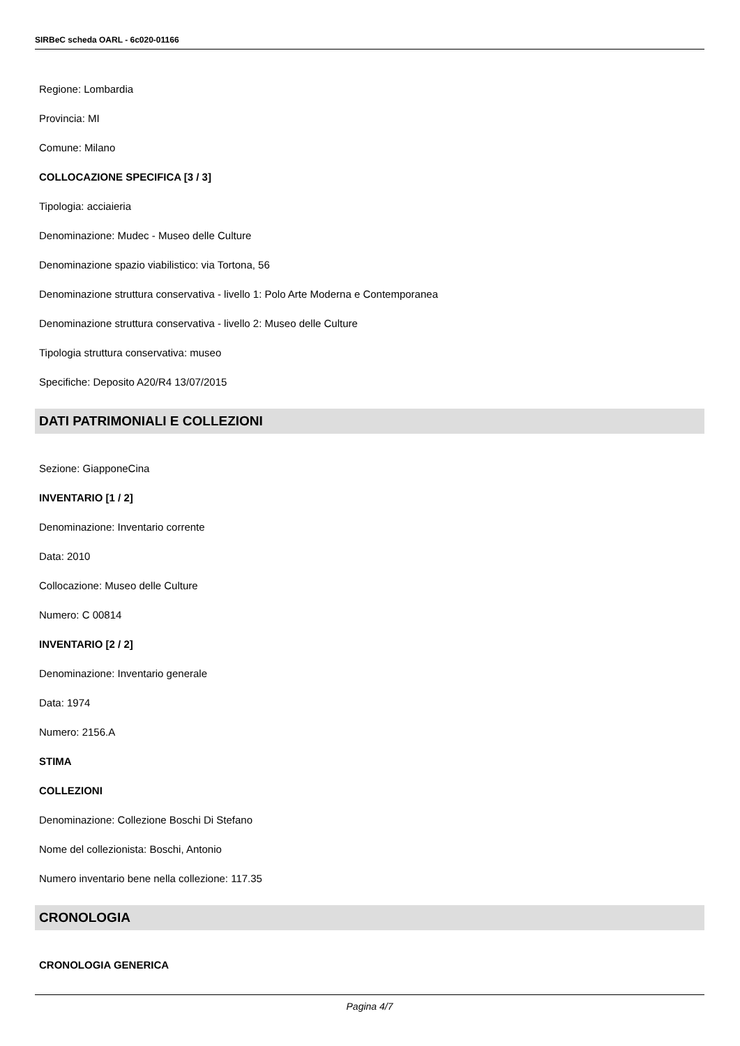SIRBeC scheda OARL - 6c020-01166
Regione: Lombardia
Provincia: MI
Comune: Milano
COLLOCAZIONE SPECIFICA [3 / 3]
Tipologia: acciaieria
Denominazione: Mudec - Museo delle Culture
Denominazione spazio viabilistico: via Tortona, 56
Denominazione struttura conservativa - livello 1: Polo Arte Moderna e Contemporanea
Denominazione struttura conservativa - livello 2: Museo delle Culture
Tipologia struttura conservativa: museo
Specifiche: Deposito A20/R4 13/07/2015
DATI PATRIMONIALI E COLLEZIONI
Sezione: GiapponeCina
INVENTARIO [1 / 2]
Denominazione: Inventario corrente
Data: 2010
Collocazione: Museo delle Culture
Numero: C 00814
INVENTARIO [2 / 2]
Denominazione: Inventario generale
Data: 1974
Numero: 2156.A
STIMA
COLLEZIONI
Denominazione: Collezione Boschi Di Stefano
Nome del collezionista: Boschi, Antonio
Numero inventario bene nella collezione: 117.35
CRONOLOGIA
CRONOLOGIA GENERICA
Pagina 4/7